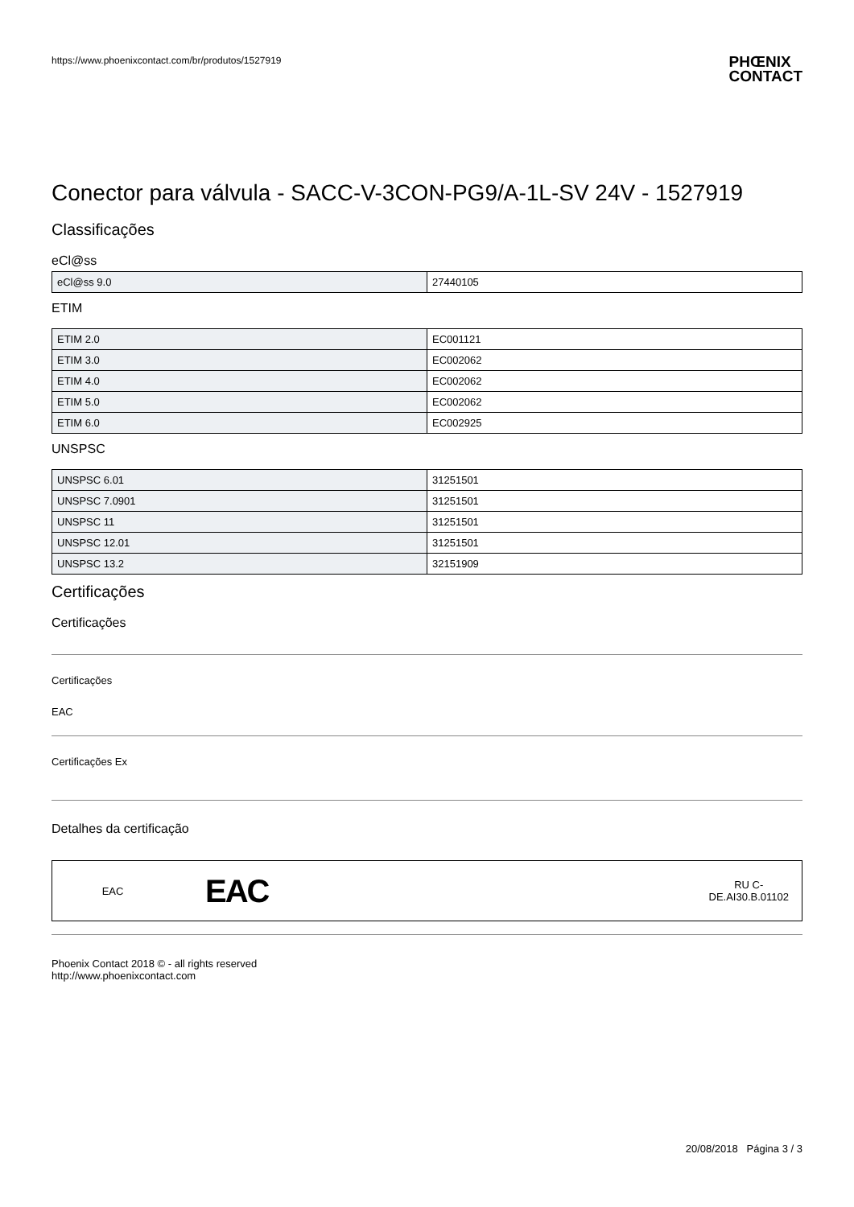https://www.phoenixcontact.com/br/produtos/1527919
PHŒNIX
CONTACT
Conector para válvula - SACC-V-3CON-PG9/A-1L-SV 24V - 1527919
Classificações
eCl@ss
| eCl@ss 9.0 | 27440105 |
ETIM
| ETIM 2.0 | EC001121 |
| ETIM 3.0 | EC002062 |
| ETIM 4.0 | EC002062 |
| ETIM 5.0 | EC002062 |
| ETIM 6.0 | EC002925 |
UNSPSC
| UNSPSC 6.01 | 31251501 |
| UNSPSC 7.0901 | 31251501 |
| UNSPSC 11 | 31251501 |
| UNSPSC 12.01 | 31251501 |
| UNSPSC 13.2 | 32151909 |
Certificações
Certificações
Certificações
EAC
Certificações Ex
Detalhes da certificação
EAC
EAC
RU C-
DE.AI30.B.01102
Phoenix Contact 2018 © - all rights reserved
http://www.phoenixcontact.com
20/08/2018 Página 3 / 3